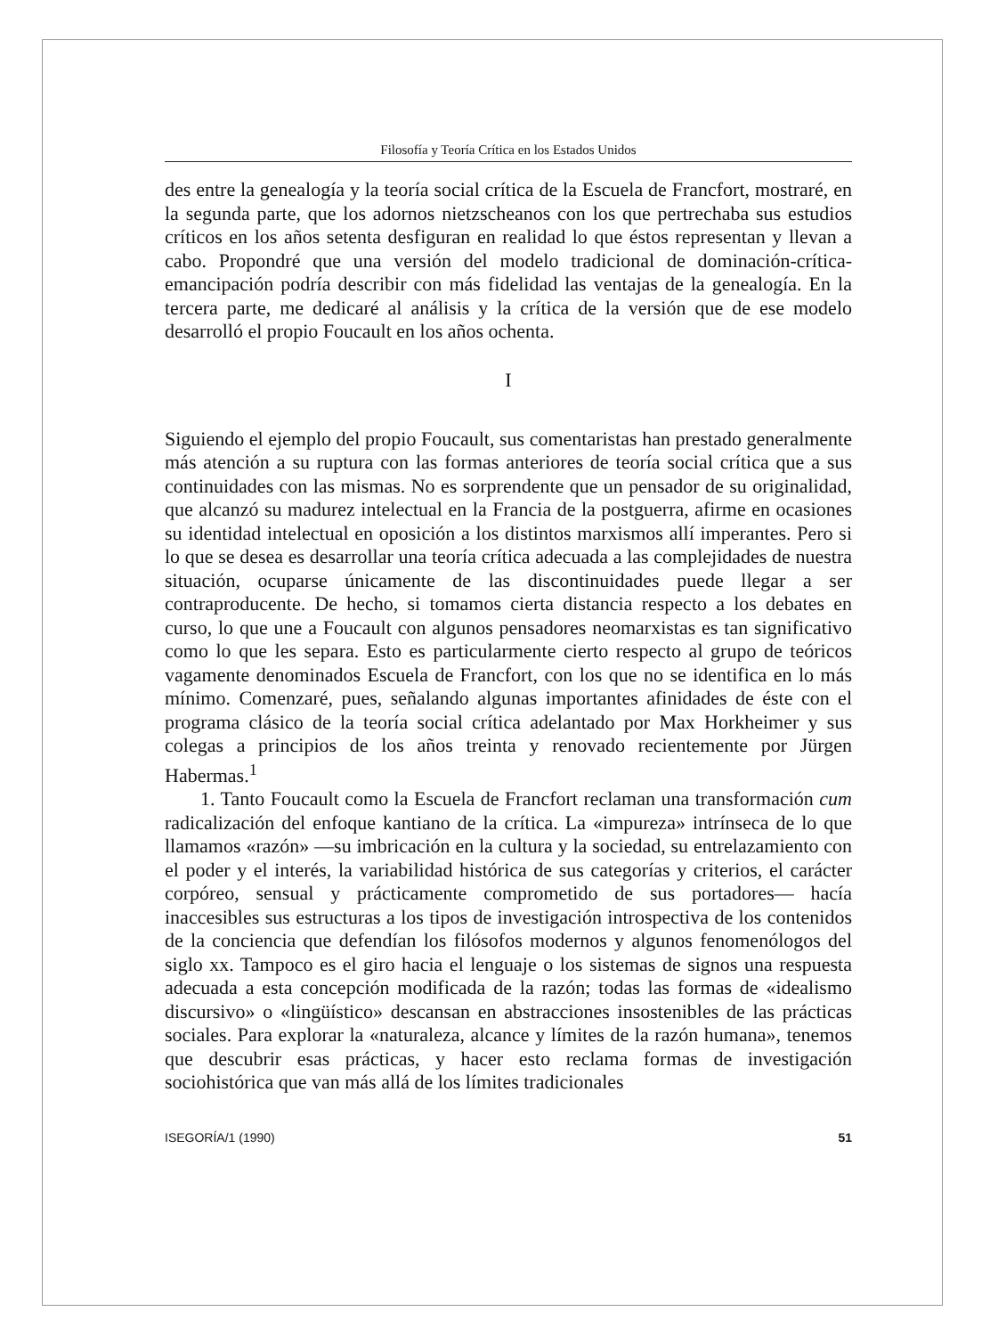Filosofía y Teoría Crítica en los Estados Unidos
des entre la genealogía y la teoría social crítica de la Escuela de Francfort, mostraré, en la segunda parte, que los adornos nietzscheanos con los que pertrechaba sus estudios críticos en los años setenta desfiguran en realidad lo que éstos representan y llevan a cabo. Propondré que una versión del modelo tradicional de dominación-crítica-emancipación podría describir con más fidelidad las ventajas de la genealogía. En la tercera parte, me dedicaré al análisis y la crítica de la versión que de ese modelo desarrolló el propio Foucault en los años ochenta.
I
Siguiendo el ejemplo del propio Foucault, sus comentaristas han prestado generalmente más atención a su ruptura con las formas anteriores de teoría social crítica que a sus continuidades con las mismas. No es sorprendente que un pensador de su originalidad, que alcanzó su madurez intelectual en la Francia de la postguerra, afirme en ocasiones su identidad intelectual en oposición a los distintos marxismos allí imperantes. Pero si lo que se desea es desarrollar una teoría crítica adecuada a las complejidades de nuestra situación, ocuparse únicamente de las discontinuidades puede llegar a ser contraproducente. De hecho, si tomamos cierta distancia respecto a los debates en curso, lo que une a Foucault con algunos pensadores neomarxistas es tan significativo como lo que les separa. Esto es particularmente cierto respecto al grupo de teóricos vagamente denominados Escuela de Francfort, con los que no se identifica en lo más mínimo. Comenzaré, pues, señalando algunas importantes afinidades de éste con el programa clásico de la teoría social crítica adelantado por Max Horkheimer y sus colegas a principios de los años treinta y renovado recientemente por Jürgen Habermas.<sup>1</sup>
1. Tanto Foucault como la Escuela de Francfort reclaman una transformación cum radicalización del enfoque kantiano de la crítica. La «impureza» intrínseca de lo que llamamos «razón» —su imbricación en la cultura y la sociedad, su entrelazamiento con el poder y el interés, la variabilidad histórica de sus categorías y criterios, el carácter corpóreo, sensual y prácticamente comprometido de sus portadores— hacía inaccesibles sus estructuras a los tipos de investigación introspectiva de los contenidos de la conciencia que defendían los filósofos modernos y algunos fenomenólogos del siglo xx. Tampoco es el giro hacia el lenguaje o los sistemas de signos una respuesta adecuada a esta concepción modificada de la razón; todas las formas de «idealismo discursivo» o «lingüístico» descansan en abstracciones insostenibles de las prácticas sociales. Para explorar la «naturaleza, alcance y límites de la razón humana», tenemos que descubrir esas prácticas, y hacer esto reclama formas de investigación sociohistórica que van más allá de los límites tradicionales
ISEGORÍA/1 (1990) 51